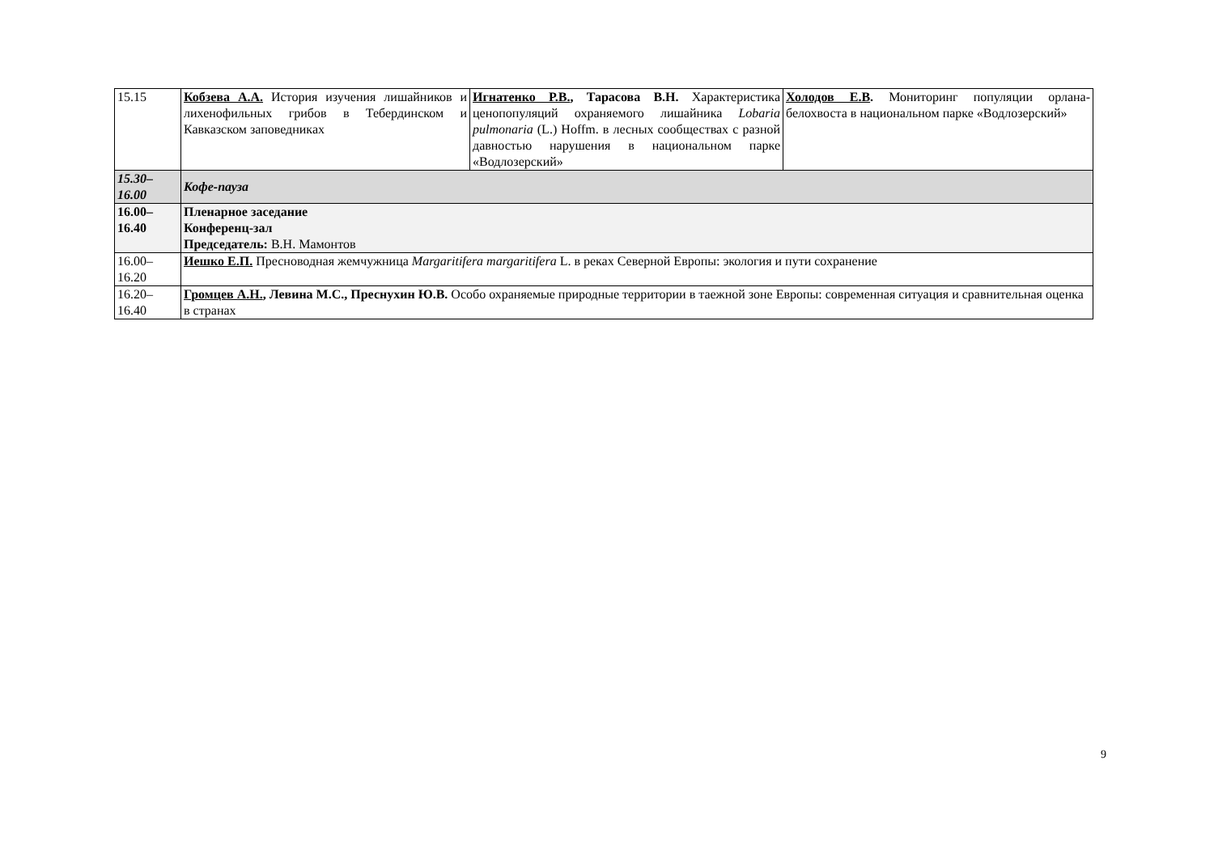| 15.15 | Кобзева А.А. История изучения лишайников и лихенофильных грибов в Тебердинском и Кавказском заповедниках | Игнатенко Р.В. , Тарасова В.Н. Характеристика ценопопуляций охраняемого лишайника Lobaria pulmonaria (L.) Hoffm. в лесных сообществах с разной давностью нарушения в национальном парке «Водлозерский» | Холодов Е.В . Мониторинг популяции орлана-белохвоста в национальном парке «Водлозерский» |
| 15.30– 16.00 | Кофе-пауза | | |
| 16.00– 16.40 | Пленарное заседание Конференц-зал Председатель: В.Н. Мамонтов | | |
| 16.00– 16.20 | Иешко Е.П. Пресноводная жемчужница Margaritifera margaritifera L. в реках Северной Европы: экология и пути сохранение | | |
| 16.20– 16.40 | Громцев А.Н. , Левина М.С., Преснухин Ю.В. Особо охраняемые природные территории в таежной зоне Европы: современная ситуация и сравнительная оценка в странах | | |
9